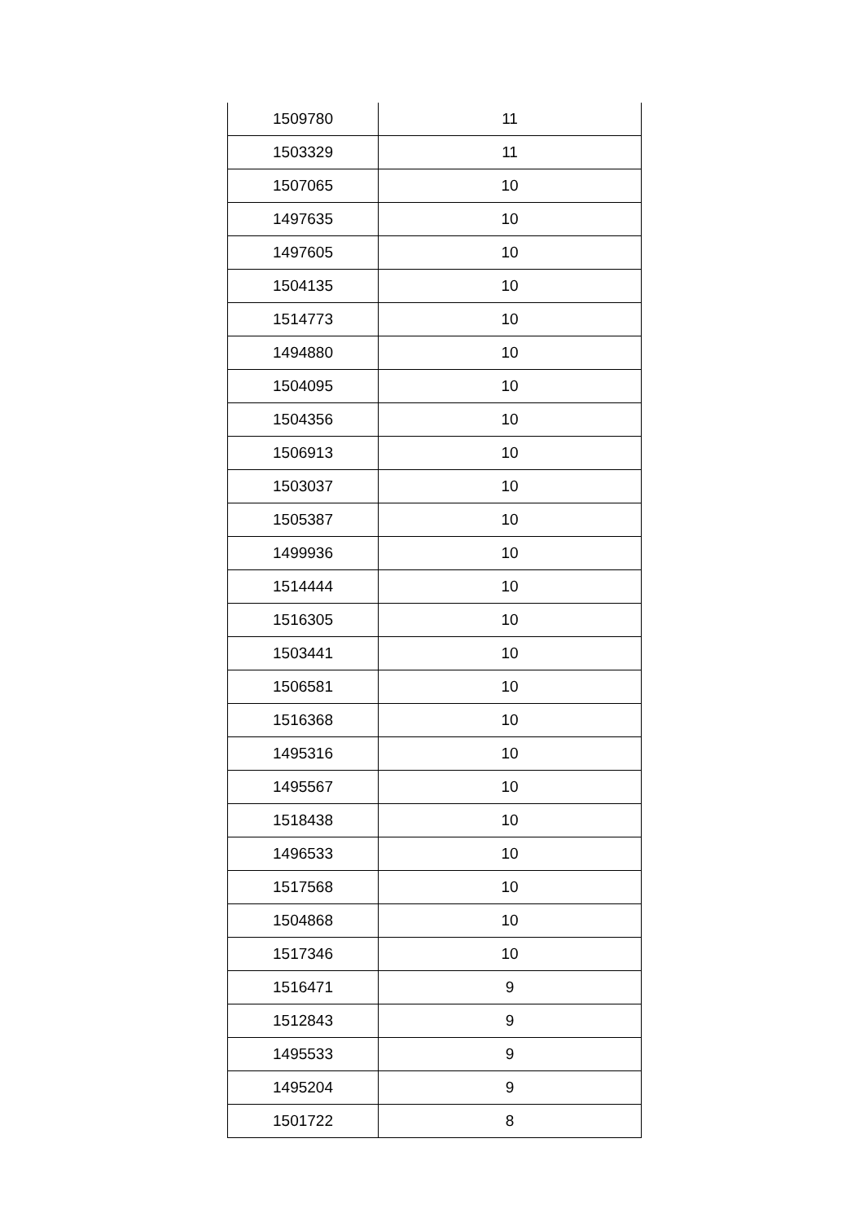| 1509780 | 11 |
| 1503329 | 11 |
| 1507065 | 10 |
| 1497635 | 10 |
| 1497605 | 10 |
| 1504135 | 10 |
| 1514773 | 10 |
| 1494880 | 10 |
| 1504095 | 10 |
| 1504356 | 10 |
| 1506913 | 10 |
| 1503037 | 10 |
| 1505387 | 10 |
| 1499936 | 10 |
| 1514444 | 10 |
| 1516305 | 10 |
| 1503441 | 10 |
| 1506581 | 10 |
| 1516368 | 10 |
| 1495316 | 10 |
| 1495567 | 10 |
| 1518438 | 10 |
| 1496533 | 10 |
| 1517568 | 10 |
| 1504868 | 10 |
| 1517346 | 10 |
| 1516471 | 9 |
| 1512843 | 9 |
| 1495533 | 9 |
| 1495204 | 9 |
| 1501722 | 8 |